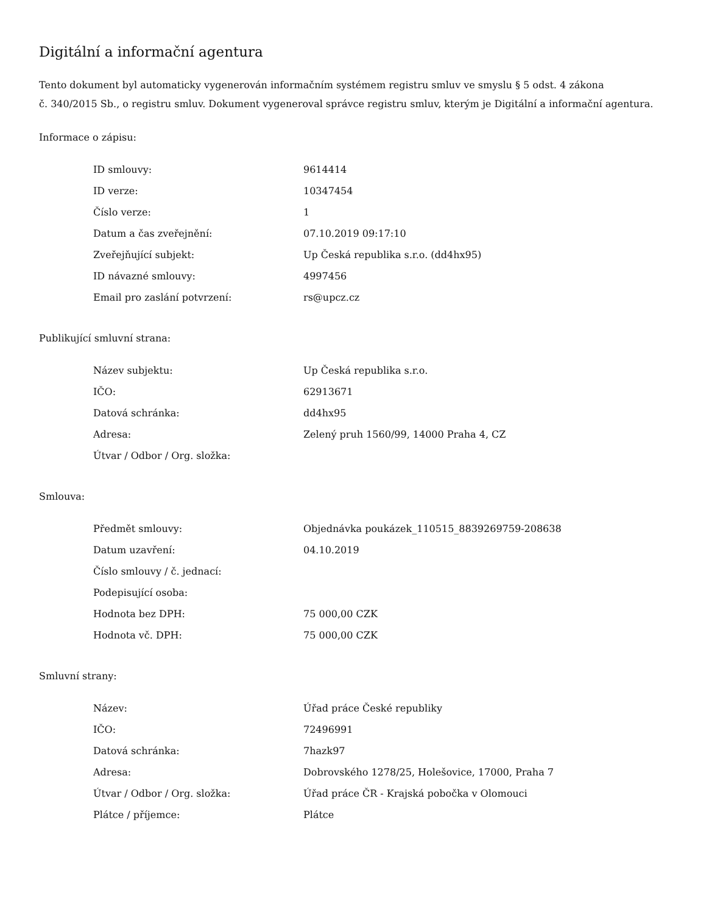Digitální a informační agentura
Tento dokument byl automaticky vygenerován informačním systémem registru smluv ve smyslu § 5 odst. 4 zákona
č. 340/2015 Sb., o registru smluv. Dokument vygeneroval správce registru smluv, kterým je Digitální a informační agentura.
Informace o zápisu:
| ID smlouvy: | 9614414 |
| ID verze: | 10347454 |
| Číslo verze: | 1 |
| Datum a čas zveřejnění: | 07.10.2019 09:17:10 |
| Zveřejňující subjekt: | Up Česká republika s.r.o. (dd4hx95) |
| ID návazné smlouvy: | 4997456 |
| Email pro zaslání potvrzení: | rs@upcz.cz |
Publikující smluvní strana:
| Název subjektu: | Up Česká republika s.r.o. |
| IČO: | 62913671 |
| Datová schránka: | dd4hx95 |
| Adresa: | Zelený pruh 1560/99, 14000 Praha 4, CZ |
| Útvar / Odbor / Org. složka: | |
Smlouva:
| Předmět smlouvy: | Objednávka poukázek_110515_8839269759-208638 |
| Datum uzavření: | 04.10.2019 |
| Číslo smlouvy / č. jednací: | |
| Podepisující osoba: | |
| Hodnota bez DPH: | 75 000,00 CZK |
| Hodnota vč. DPH: | 75 000,00 CZK |
Smluvní strany:
| Název: | Úřad práce České republiky |
| IČO: | 72496991 |
| Datová schránka: | 7hazk97 |
| Adresa: | Dobrovského 1278/25, Holešovice, 17000, Praha 7 |
| Útvar / Odbor / Org. složka: | Úřad práce ČR - Krajská pobočka v Olomouci |
| Plátce / příjemce: | Plátce |